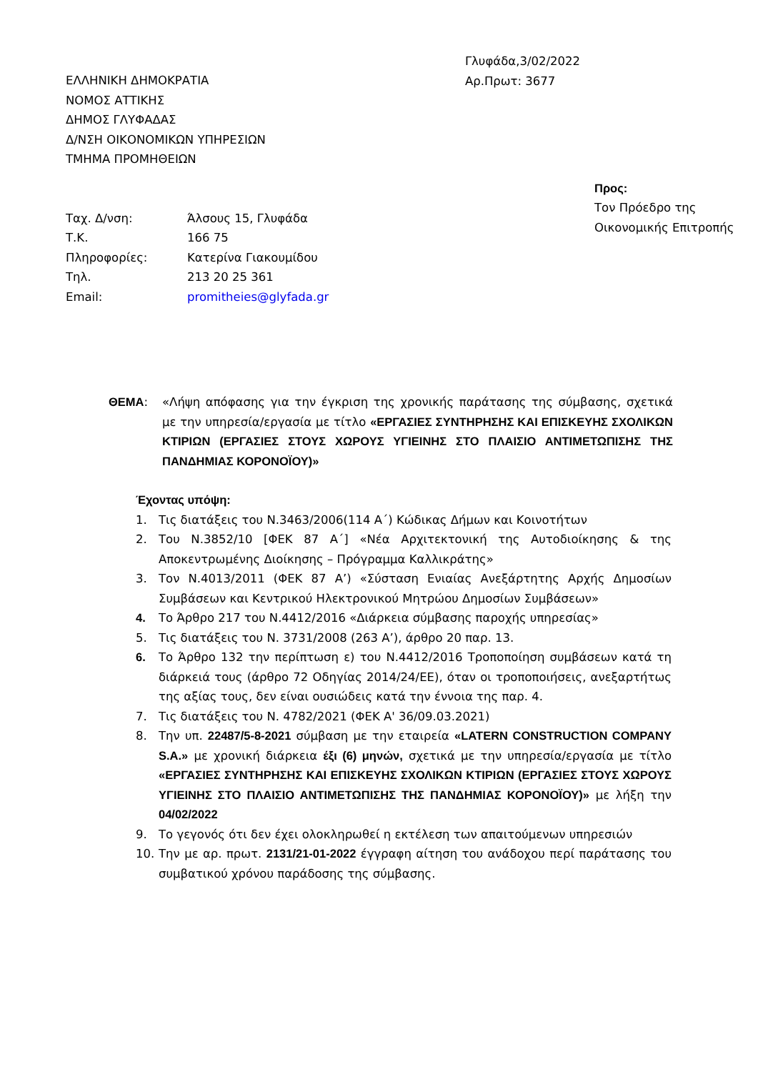ΕΛΛΗΝΙΚΗ ΔΗΜΟΚΡΑΤΙΑ
ΝΟΜΟΣ ΑΤΤΙΚΗΣ
ΔΗΜΟΣ ΓΛΥΦΑΔΑΣ
Δ/ΝΣΗ ΟΙΚΟΝΟΜΙΚΩΝ ΥΠΗΡΕΣΙΩΝ
ΤΜΗΜΑ ΠΡΟΜΗΘΕΙΩΝ
Γλυφάδα,3/02/2022
Αρ.Πρωτ: 3677
| Ταχ. Δ/νση: | Άλσους 15, Γλυφάδα |
| Τ.Κ. | 166 75 |
| Πληροφορίες: | Κατερίνα Γιακουμίδου |
| Τηλ. | 213 20 25 361 |
| Email: | promitheies@glyfada.gr |
Προς:
Τον Πρόεδρο της
Οικονομικής Επιτροπής
ΘΕΜΑ: «Λήψη απόφασης για την έγκριση της χρονικής παράτασης της σύμβασης, σχετικά με την υπηρεσία/εργασία με τίτλο «ΕΡΓΑΣΙΕΣ ΣΥΝΤΗΡΗΣΗΣ ΚΑΙ ΕΠΙΣΚΕΥΗΣ ΣΧΟΛΙΚΩΝ ΚΤΙΡΙΩΝ (ΕΡΓΑΣΙΕΣ ΣΤΟΥΣ ΧΩΡΟΥΣ ΥΓΙΕΙΝΗΣ ΣΤΟ ΠΛΑΙΣΙΟ ΑΝΤΙΜΕΤΩΠΙΣΗΣ ΤΗΣ ΠΑΝΔΗΜΙΑΣ ΚΟΡΟΝΟΪΟΥ)»
Έχοντας υπόψη:
1. Τις διατάξεις του Ν.3463/2006(114 Α΄) Κώδικας Δήμων και Κοινοτήτων
2. Του Ν.3852/10 [ΦΕΚ 87 Α΄] «Νέα Αρχιτεκτονική της Αυτοδιοίκησης & της Αποκεντρωμένης Διοίκησης – Πρόγραμμα Καλλικράτης»
3. Τον Ν.4013/2011 (ΦΕΚ 87 Α’) «Σύσταση Ενιαίας Ανεξάρτητης Αρχής Δημοσίων Συμβάσεων και Κεντρικού Ηλεκτρονικού Μητρώου Δημοσίων Συμβάσεων»
4. Το Άρθρο 217 του Ν.4412/2016 «Διάρκεια σύμβασης παροχής υπηρεσίας»
5. Τις διατάξεις του Ν. 3731/2008 (263 Α’), άρθρο 20 παρ. 13.
6. Το Άρθρο 132 την περίπτωση ε) του Ν.4412/2016 Τροποποίηση συμβάσεων κατά τη διάρκειά τους (άρθρο 72 Οδηγίας 2014/24/ΕΕ), όταν οι τροποποιήσεις, ανεξαρτήτως της αξίας τους, δεν είναι ουσιώδεις κατά την έννοια της παρ. 4.
7. Τις διατάξεις του Ν. 4782/2021 (ΦΕΚ Α' 36/09.03.2021)
8. Την υπ. 22487/5-8-2021 σύμβαση με την εταιρεία «LATERN CONSTRUCTION COMPANY S.A.» με χρονική διάρκεια έξι (6) μηνών, σχετικά με την υπηρεσία/εργασία με τίτλο «ΕΡΓΑΣΙΕΣ ΣΥΝΤΗΡΗΣΗΣ ΚΑΙ ΕΠΙΣΚΕΥΗΣ ΣΧΟΛΙΚΩΝ ΚΤΙΡΙΩΝ (ΕΡΓΑΣΙΕΣ ΣΤΟΥΣ ΧΩΡΟΥΣ ΥΓΙΕΙΝΗΣ ΣΤΟ ΠΛΑΙΣΙΟ ΑΝΤΙΜΕΤΩΠΙΣΗΣ ΤΗΣ ΠΑΝΔΗΜΙΑΣ ΚΟΡΟΝΟΪΟΥ)» με λήξη την 04/02/2022
9. Το γεγονός ότι δεν έχει ολοκληρωθεί η εκτέλεση των απαιτούμενων υπηρεσιών
10. Την με αρ. πρωτ. 2131/21-01-2022 έγγραφη αίτηση του ανάδοχου περί παράτασης του συμβατικού χρόνου παράδοσης της σύμβασης.